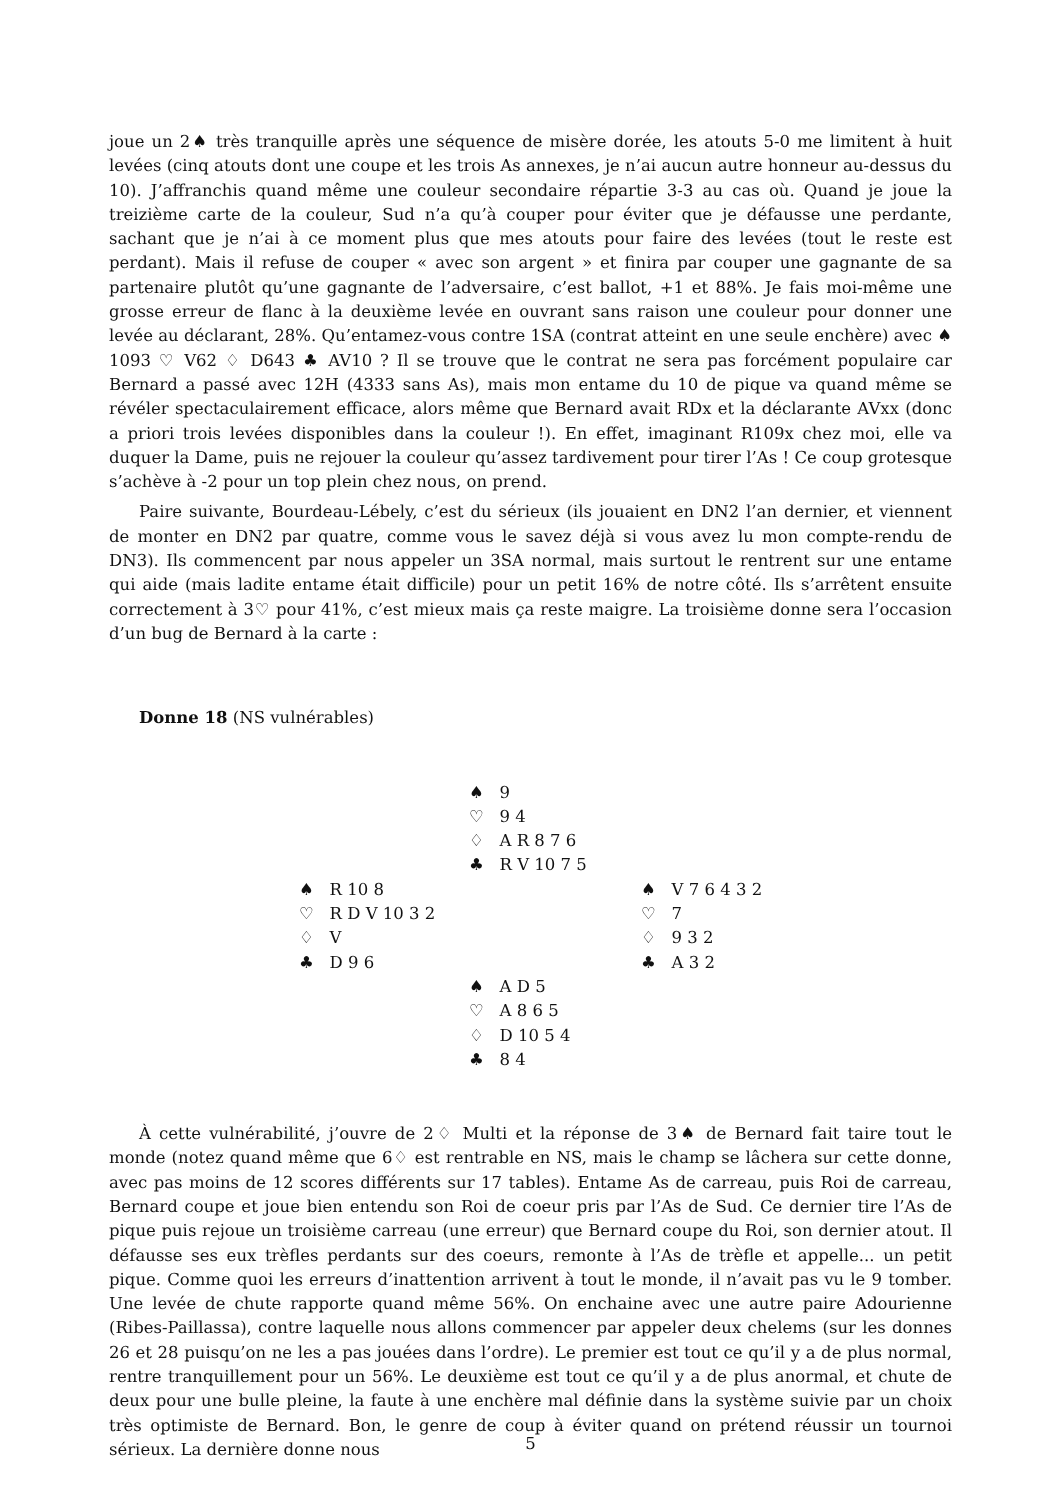joue un 2♠ très tranquille après une séquence de misère dorée, les atouts 5-0 me limitent à huit levées (cinq atouts dont une coupe et les trois As annexes, je n’ai aucun autre honneur au-dessus du 10). J’affranchis quand même une couleur secondaire répartie 3-3 au cas où. Quand je joue la treizième carte de la couleur, Sud n’a qu’à couper pour éviter que je défausse une perdante, sachant que je n’ai à ce moment plus que mes atouts pour faire des levées (tout le reste est perdant). Mais il refuse de couper « avec son argent » et finira par couper une gagnante de sa partenaire plutôt qu’une gagnante de l’adversaire, c’est ballot, +1 et 88%. Je fais moi-même une grosse erreur de flanc à la deuxième levée en ouvrant sans raison une couleur pour donner une levée au déclarant, 28%. Qu’entamez-vous contre 1SA (contrat atteint en une seule enchère) avec ♠ 1093 ♡ V62 ♢ D643 ♣ AV10 ? Il se trouve que le contrat ne sera pas forcément populaire car Bernard a passé avec 12H (4333 sans As), mais mon entame du 10 de pique va quand même se révéler spectaculairement efficace, alors même que Bernard avait RDx et la déclarante AVxx (donc a priori trois levées disponibles dans la couleur !). En effet, imaginant R109x chez moi, elle va duquer la Dame, puis ne rejouer la couleur qu’assez tardivement pour tirer l’As ! Ce coup grotesque s’achève à -2 pour un top plein chez nous, on prend.
Paire suivante, Bourdeau-Lébely, c’est du sérieux (ils jouaient en DN2 l’an dernier, et viennent de monter en DN2 par quatre, comme vous le savez déjà si vous avez lu mon compte-rendu de DN3). Ils commencent par nous appeler un 3SA normal, mais surtout le rentrent sur une entame qui aide (mais ladite entame était difficile) pour un petit 16% de notre côté. Ils s’arrêtent ensuite correctement à 3♡ pour 41%, c’est mieux mais ça reste maigre. La troisième donne sera l’occasion d’un bug de Bernard à la carte :
Donne 18 (NS vulnérables)
♠ 9
♡ 9 4
♢ A R 8 7 6
♣ R V 10 7 5
♠ R 10 8
♡ R D V 10 3 2
♢ V
♣ D 9 6
♠ V 7 6 4 3 2
♡ 7
♢ 9 3 2
♣ A 3 2
♠ A D 5
♡ A 8 6 5
♢ D 10 5 4
♣ 8 4
À cette vulnérabilité, j’ouvre de 2♢ Multi et la réponse de 3♠ de Bernard fait taire tout le monde (notez quand même que 6♢ est rentrable en NS, mais le champ se lâchera sur cette donne, avec pas moins de 12 scores différents sur 17 tables). Entame As de carreau, puis Roi de carreau, Bernard coupe et joue bien entendu son Roi de coeur pris par l’As de Sud. Ce dernier tire l’As de pique puis rejoue un troisième carreau (une erreur) que Bernard coupe du Roi, son dernier atout. Il défausse ses eux trèfles perdants sur des coeurs, remonte à l’As de trèfle et appelle... un petit pique. Comme quoi les erreurs d’inattention arrivent à tout le monde, il n’avait pas vu le 9 tomber. Une levée de chute rapporte quand même 56%. On enchaine avec une autre paire Adourienne (Ribes-Paillassa), contre laquelle nous allons commencer par appeler deux chelems (sur les donnes 26 et 28 puisqu’on ne les a pas jouées dans l’ordre). Le premier est tout ce qu’il y a de plus normal, rentre tranquillement pour un 56%. Le deuxième est tout ce qu’il y a de plus anormal, et chute de deux pour une bulle pleine, la faute à une enchère mal définie dans la système suivie par un choix très optimiste de Bernard. Bon, le genre de coup à éviter quand on prétend réussir un tournoi sérieux. La dernière donne nous
5